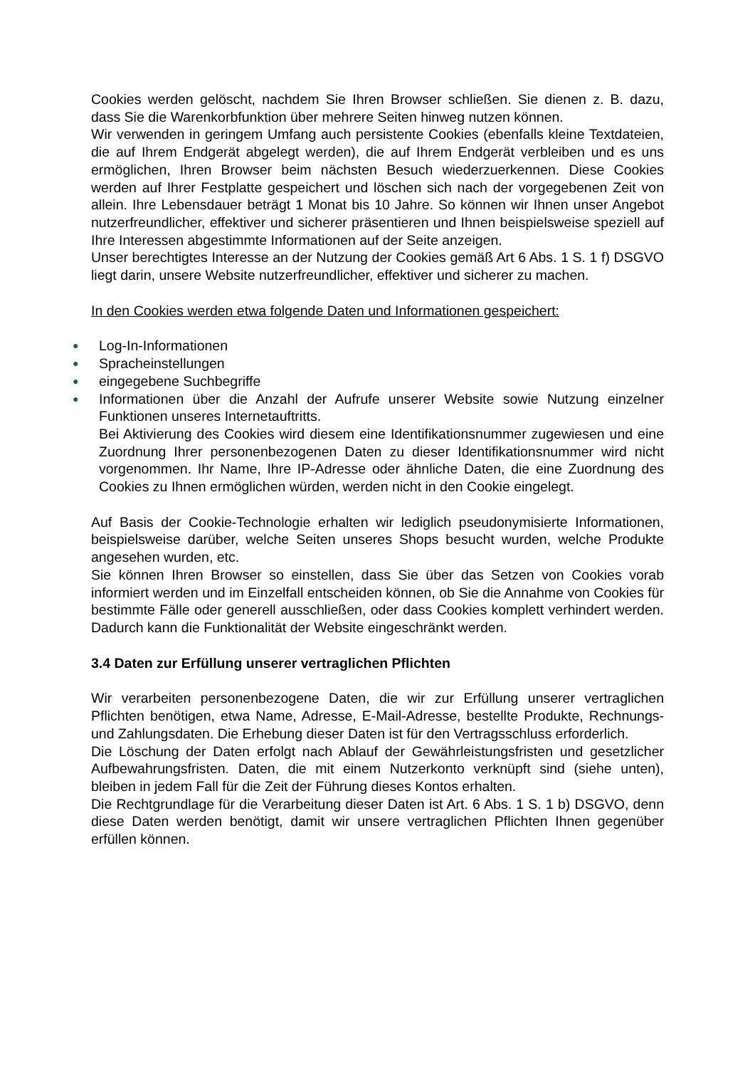Cookies werden gelöscht, nachdem Sie Ihren Browser schließen. Sie dienen z. B. dazu, dass Sie die Warenkorbfunktion über mehrere Seiten hinweg nutzen können.
Wir verwenden in geringem Umfang auch persistente Cookies (ebenfalls kleine Textdateien, die auf Ihrem Endgerät abgelegt werden), die auf Ihrem Endgerät verbleiben und es uns ermöglichen, Ihren Browser beim nächsten Besuch wiederzuerkennen. Diese Cookies werden auf Ihrer Festplatte gespeichert und löschen sich nach der vorgegebenen Zeit von allein. Ihre Lebensdauer beträgt 1 Monat bis 10 Jahre. So können wir Ihnen unser Angebot nutzerfreundlicher, effektiver und sicherer präsentieren und Ihnen beispielsweise speziell auf Ihre Interessen abgestimmte Informationen auf der Seite anzeigen.
Unser berechtigtes Interesse an der Nutzung der Cookies gemäß Art 6 Abs. 1 S. 1 f) DSGVO liegt darin, unsere Website nutzerfreundlicher, effektiver und sicherer zu machen.
In den Cookies werden etwa folgende Daten und Informationen gespeichert:
● Log-In-Informationen
● Spracheinstellungen
● eingegebene Suchbegriffe
● Informationen über die Anzahl der Aufrufe unserer Website sowie Nutzung einzelner Funktionen unseres Internetauftritts.
Bei Aktivierung des Cookies wird diesem eine Identifikationsnummer zugewiesen und eine Zuordnung Ihrer personenbezogenen Daten zu dieser Identifikationsnummer wird nicht vorgenommen. Ihr Name, Ihre IP-Adresse oder ähnliche Daten, die eine Zuordnung des Cookies zu Ihnen ermöglichen würden, werden nicht in den Cookie eingelegt.
Auf Basis der Cookie-Technologie erhalten wir lediglich pseudonymisierte Informationen, beispielsweise darüber, welche Seiten unseres Shops besucht wurden, welche Produkte angesehen wurden, etc.
Sie können Ihren Browser so einstellen, dass Sie über das Setzen von Cookies vorab informiert werden und im Einzelfall entscheiden können, ob Sie die Annahme von Cookies für bestimmte Fälle oder generell ausschließen, oder dass Cookies komplett verhindert werden. Dadurch kann die Funktionalität der Website eingeschränkt werden.
3.4 Daten zur Erfüllung unserer vertraglichen Pflichten
Wir verarbeiten personenbezogene Daten, die wir zur Erfüllung unserer vertraglichen Pflichten benötigen, etwa Name, Adresse, E-Mail-Adresse, bestellte Produkte, Rechnungs- und Zahlungsdaten. Die Erhebung dieser Daten ist für den Vertragsschluss erforderlich.
Die Löschung der Daten erfolgt nach Ablauf der Gewährleistungsfristen und gesetzlicher Aufbewahrungsfristen. Daten, die mit einem Nutzerkonto verknüpft sind (siehe unten), bleiben in jedem Fall für die Zeit der Führung dieses Kontos erhalten.
Die Rechtgrundlage für die Verarbeitung dieser Daten ist Art. 6 Abs. 1 S. 1 b) DSGVO, denn diese Daten werden benötigt, damit wir unsere vertraglichen Pflichten Ihnen gegenüber erfüllen können.